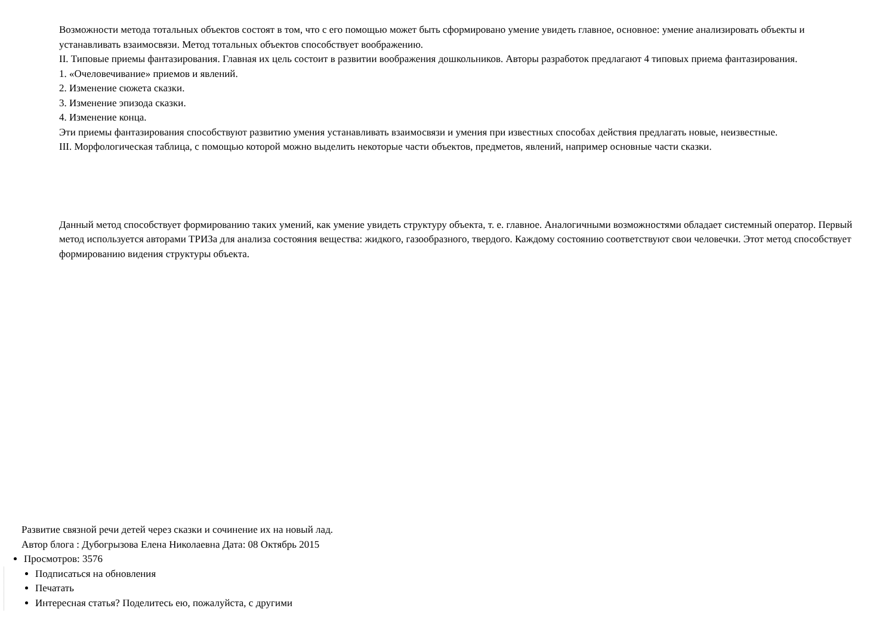Возможности метода тотальных объектов состоят в том, что с его помощью может быть сформировано умение увидеть главное, основное: умение анализировать объекты и устанавливать взаимосвязи. Метод тотальных объектов способствует воображению.
II. Типовые приемы фантазирования. Главная их цель состоит в развитии воображения дошкольников. Авторы разработок предлагают 4 типовых приема фантазирования.
1. «Очеловечивание» приемов и явлений.
2. Изменение сюжета сказки.
3. Изменение эпизода сказки.
4. Изменение конца.
Эти приемы фантазирования способствуют развитию умения устанавливать взаимосвязи и умения при известных способах действия предлагать новые, неизвестные.
III. Морфологическая таблица, с помощью которой можно выделить некоторые части объектов, предметов, явлений, например основные части сказки.
Данный метод способствует формированию таких умений, как умение увидеть структуру объекта, т. е. главное. Аналогичными возможностями обладает системный оператор. Первый метод используется авторами ТРИЗа для анализа состояния вещества: жидкого, газообразного, твердого. Каждому состоянию соответствуют свои человечки. Этот метод способствует формированию видения структуры объекта.
Развитие связной речи детей через сказки и сочинение их на новый лад.
Автор блога : Дубогрызова Елена Николаевна Дата: 08 Октябрь 2015
Просмотров: 3576
Подписаться на обновления
Печатать
Интересная статья? Поделитесь ею, пожалуйста, с другими